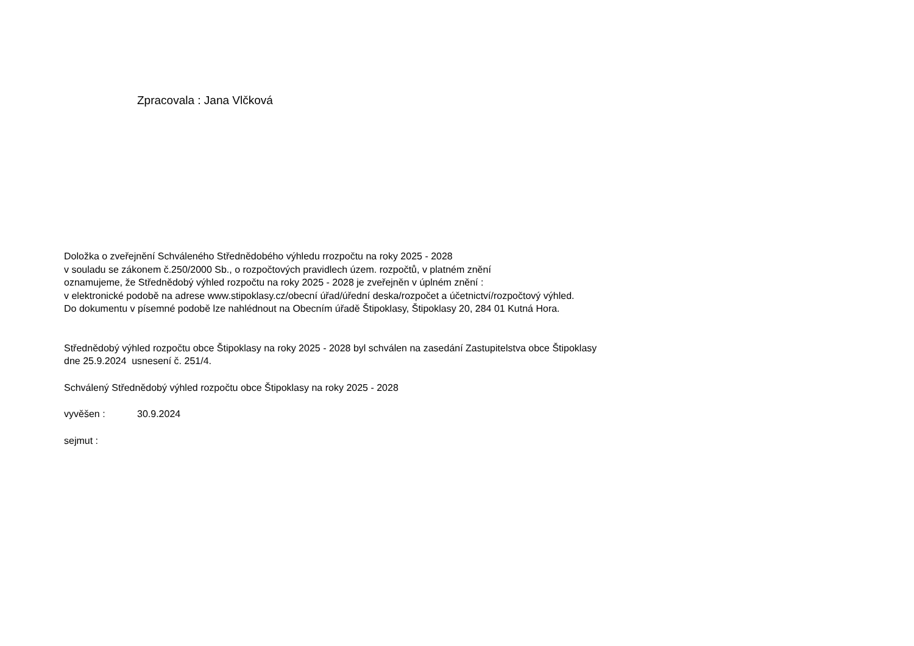Zpracovala : Jana Vlčková
Doložka o zveřejnění Schváleného Střednědobého výhledu rrozpočtu na roky 2025 - 2028
v souladu se zákonem č.250/2000 Sb., o rozpočtových pravidlech územ. rozpočtů, v platném znění
oznamujeme, že Střednědobý výhled rozpočtu na roky 2025 - 2028 je zveřejněn v úplném znění :
v elektronické podobě na adrese www.stipoklasy.cz/obecní úřad/úřední deska/rozpočet a účetnictví/rozpočtový výhled.
Do dokumentu v písemné podobě lze nahlédnout na Obecním úřadě Štipoklasy, Štipoklasy 20, 284 01 Kutná Hora.
Střednědobý výhled rozpočtu obce Štipoklasy na roky 2025 - 2028 byl schválen na zasedání Zastupitelstva obce Štipoklasy
dne 25.9.2024 usnesení č. 251/4.
Schválený Střednědobý výhled rozpočtu obce Štipoklasy na roky 2025 - 2028
vyvěšen : 30.9.2024
sejmut :